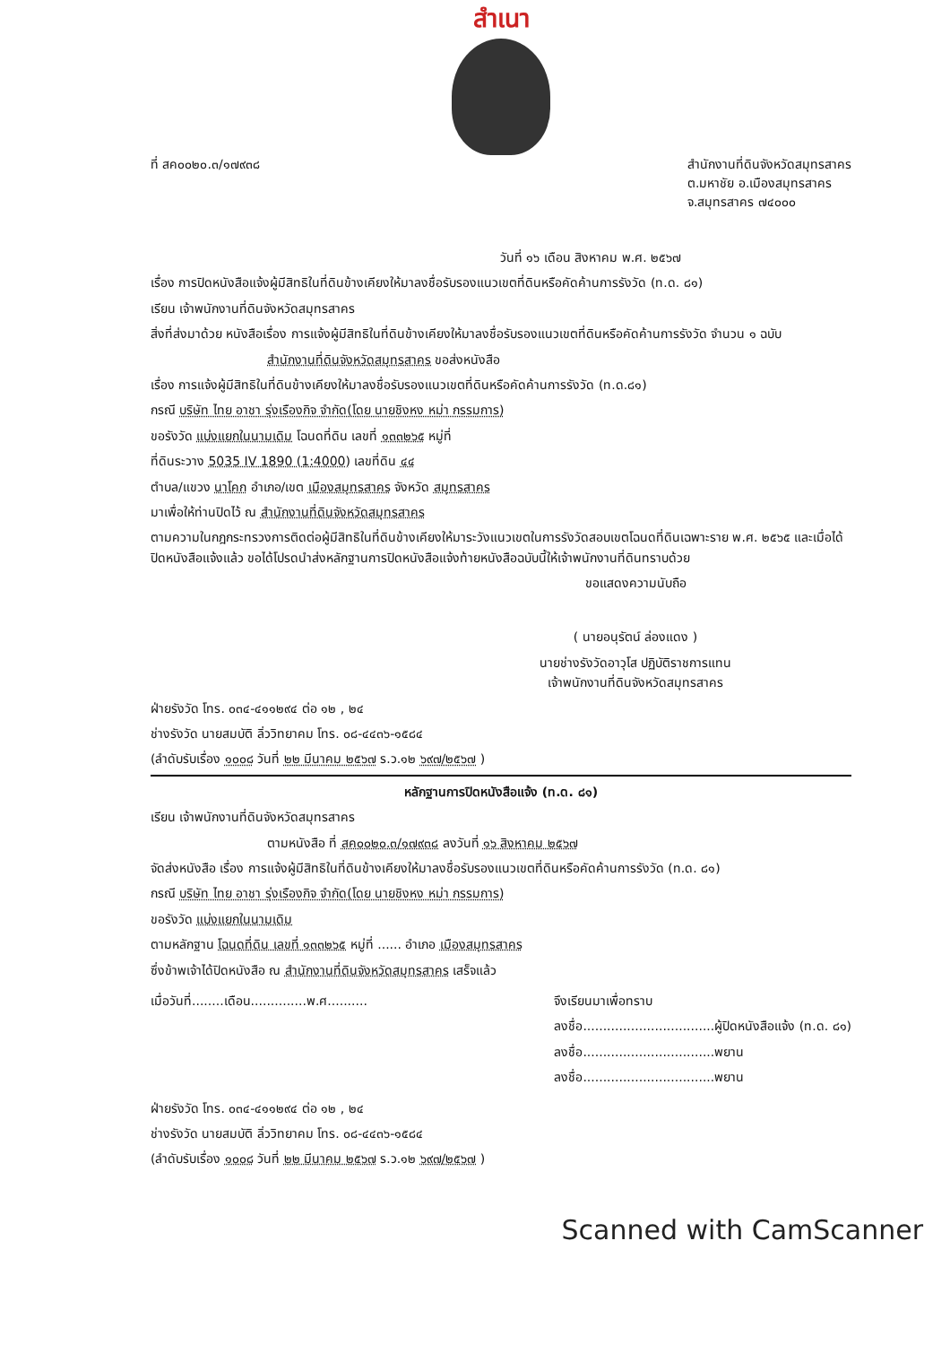สำเนา
ที่ สค๐๐๒๐.๓/๑๗๙๓๘ สำนักงานที่ดินจังหวัดสมุทรสาคร
ต.มหาชัย อ.เมืองสมุทรสาคร
จ.สมุทรสาคร ๗๔๐๐๐
วันที่ ๑๖ เดือน สิงหาคม พ.ศ. ๒๕๖๗
เรื่อง การปิดหนังสือแจ้งผู้มีสิทธิในที่ดินข้างเคียงให้มาลงชื่อรับรองแนวเขตที่ดินหรือคัดค้านการรังวัด (ท.ด. ๘๑)
เรียน เจ้าพนักงานที่ดินจังหวัดสมุทรสาคร
สิ่งที่ส่งมาด้วย หนังสือเรื่อง การแจ้งผู้มีสิทธิในที่ดินข้างเคียงให้มาลงชื่อรับรองแนวเขตที่ดินหรือคัดค้านการรังวัด จำนวน ๑ ฉบับ
สำนักงานที่ดินจังหวัดสมุทรสาคร ขอส่งหนังสือ
เรื่อง การแจ้งผู้มีสิทธิในที่ดินข้างเคียงให้มาลงชื่อรับรองแนวเขตที่ดินหรือคัดค้านการรังวัด (ท.ด.๘๑)
กรณี บริษัท ไทย อาชา รุ่งเรืองกิจ จำกัด(โดย นายชิงหง หม่า กรรมการ)
ขอรังวัด แบ่งแยกในนามเดิม โฉนดที่ดิน เลขที่ ๑๓๓๒๖๕ หมู่ที่
ที่ดินระวาง 5035 IV 1890 (1:4000) เลขที่ดิน ๔๔
ตำบล/แขวง นาโคก อำเภอ/เขต เมืองสมุทรสาคร จังหวัด สมุทรสาคร
มาเพื่อให้ท่านปิดไว้ ณ สำนักงานที่ดินจังหวัดสมุทรสาคร
ตามความในกฎกระทรวงการติดต่อผู้มีสิทธิในที่ดินข้างเคียงให้มาระวังแนวเขตในการรังวัดสอบเขตโฉนดที่ดินเฉพาะราย พ.ศ. ๒๕๖๕ และเมื่อได้ปิดหนังสือแจ้งแล้ว ขอได้โปรดนำส่งหลักฐานการปิดหนังสือแจ้งท้ายหนังสือฉบับนี้ให้เจ้าพนักงานที่ดินทราบด้วย
ขอแสดงความนับถือ
( นายอนุรัตน์ ล่องแดง )
นายช่างรังวัดอาวุโส ปฏิบัติราชการแทน
เจ้าพนักงานที่ดินจังหวัดสมุทรสาคร
ฝ่ายรังวัด โทร. ๐๓๔-๔๑๑๒๙๔ ต่อ ๑๒ , ๒๔
ช่างรังวัด นายสมบัติ ลิ่ววิทยาคม โทร. ๐๘-๔๔๓๖-๑๕๘๔
(ลำดับรับเรื่อง ๑๐๐๘ วันที่ ๒๒ มีนาคม ๒๕๖๗ ร.ว.๑๒ ๖๙๗/๒๕๖๗ )
หลักฐานการปิดหนังสือแจ้ง (ท.ด. ๘๑)
เรียน เจ้าพนักงานที่ดินจังหวัดสมุทรสาคร
ตามหนังสือ ที่ สค๐๐๒๐.๓/๑๗๙๓๘ ลงวันที่ ๑๖ สิงหาคม ๒๕๖๗
จัดส่งหนังสือ เรื่อง การแจ้งผู้มีสิทธิในที่ดินข้างเคียงให้มาลงชื่อรับรองแนวเขตที่ดินหรือคัดค้านการรังวัด (ท.ด. ๘๑)
กรณี บริษัท ไทย อาชา รุ่งเรืองกิจ จำกัด(โดย นายชิงหง หม่า กรรมการ)
ขอรังวัด แบ่งแยกในนามเดิม
ตามหลักฐาน โฉนดที่ดิน เลขที่ ๑๓๓๒๖๕ หมู่ที่ ...... อำเภอ เมืองสมุทรสาคร
ซึ่งข้าพเจ้าได้ปิดหนังสือ ณ สำนักงานที่ดินจังหวัดสมุทรสาคร เสร็จแล้ว
เมื่อวันที่........เดือน..............พ.ศ..........
จึงเรียนมาเพื่อทราบ
ลงชื่อ.................................ผู้ปิดหนังสือแจ้ง (ท.ด. ๘๑)
ลงชื่อ.................................พยาน
ลงชื่อ.................................พยาน
ฝ่ายรังวัด โทร. ๐๓๔-๔๑๑๒๙๔ ต่อ ๑๒ , ๒๔
ช่างรังวัด นายสมบัติ ลิ่ววิทยาคม โทร. ๐๘-๔๔๓๖-๑๕๘๔
(ลำดับรับเรื่อง ๑๐๐๘ วันที่ ๒๒ มีนาคม ๒๕๖๗ ร.ว.๑๒ ๖๙๗/๒๕๖๗ )
Scanned with CamScanner